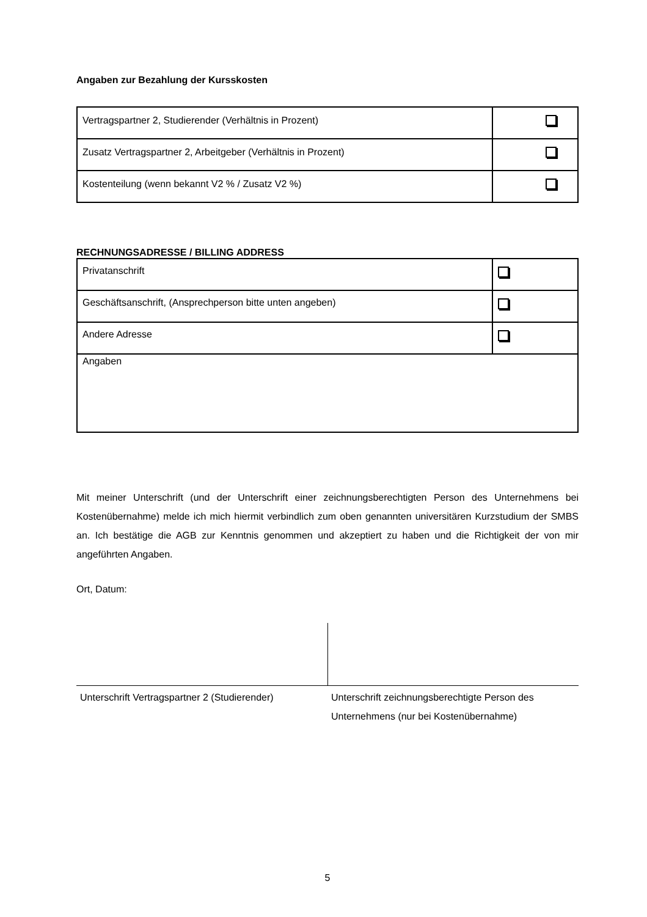Angaben zur Bezahlung der Kursskosten
| Vertragspartner 2, Studierender (Verhältnis in Prozent) | |
| Zusatz Vertragspartner 2, Arbeitgeber (Verhältnis in Prozent) | |
| Kostenteilung (wenn bekannt V2 % / Zusatz V2 %) | |
RECHNUNGSADRESSE / BILLING ADDRESS
| Privatanschrift | |
| Geschäftsanschrift, (Ansprechperson bitte unten angeben) | |
| Andere Adresse | |
| Angaben | |
Mit meiner Unterschrift (und der Unterschrift einer zeichnungsberechtigten Person des Unternehmens bei Kostenübernahme) melde ich mich hiermit verbindlich zum oben genannten universitären Kurzstudium der SMBS an. Ich bestätige die AGB zur Kenntnis genommen und akzeptiert zu haben und die Richtigkeit der von mir angeführten Angaben.
Ort, Datum:
Unterschrift Vertragspartner 2 (Studierender)
Unterschrift zeichnungsberechtigte Person des Unternehmens (nur bei Kostenübernahme)
5